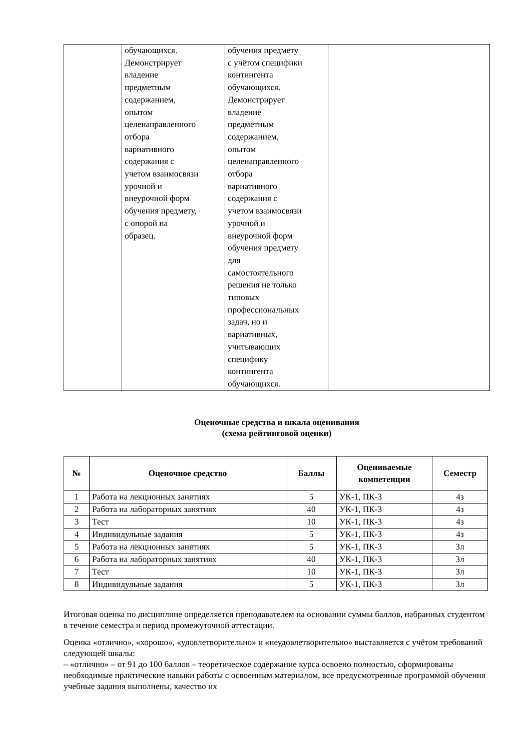| | обучающихся. Демонстрирует владение предметным содержанием, опытом целенаправленного отбора вариативного содержания с учетом взаимосвязи урочной и внеурочной форм обучения предмету, с опорой на образец. | обучения предмету с учётом специфики контингента обучающихся. Демонстрирует владение предметным содержанием, опытом целенаправленного отбора вариативного содержания с учетом взаимосвязи урочной и внеурочной форм обучения предмету для самостоятельного решения не только типовых профессиональных задач, но и вариативных, учитывающих специфику контингента обучающихся. | |
Оценочные средства и шкала оценивания
(схема рейтинговой оценки)
| № | Оценочное средство | Баллы | Оцениваемые компетенции | Семестр |
| --- | --- | --- | --- | --- |
| 1 | Работа на лекционных занятиях | 5 | УК-1, ПК-3 | 4з |
| 2 | Работа на лабораторных занятиях | 40 | УК-1, ПК-3 | 4з |
| 3 | Тест | 10 | УК-1, ПК-3 | 4з |
| 4 | Индивидульные задания | 5 | УК-1, ПК-3 | 4з |
| 5 | Работа на лекционных занятиях | 5 | УК-1, ПК-3 | 3л |
| 6 | Работа на лабораторных занятиях | 40 | УК-1, ПК-3 | 3л |
| 7 | Тест | 10 | УК-1, ПК-3 | 3л |
| 8 | Индивидульные задания | 5 | УК-1, ПК-3 | 3л |
Итоговая оценка по дисциплине определяется преподавателем на основании суммы баллов, набранных студентом в течение семестра и период промежуточной аттестации.
Оценка «отлично», «хорошо», «удовлетворительно» и «неудовлетворительно» выставляется с учётом требований следующей шкалы:
– «отлично» – от 91 до 100 баллов – теоретическое содержание курса освоено полностью, сформированы необходимые практические навыки работы с освоенным материалом, все предусмотренные программой обучения учебные задания выполнены, качество их